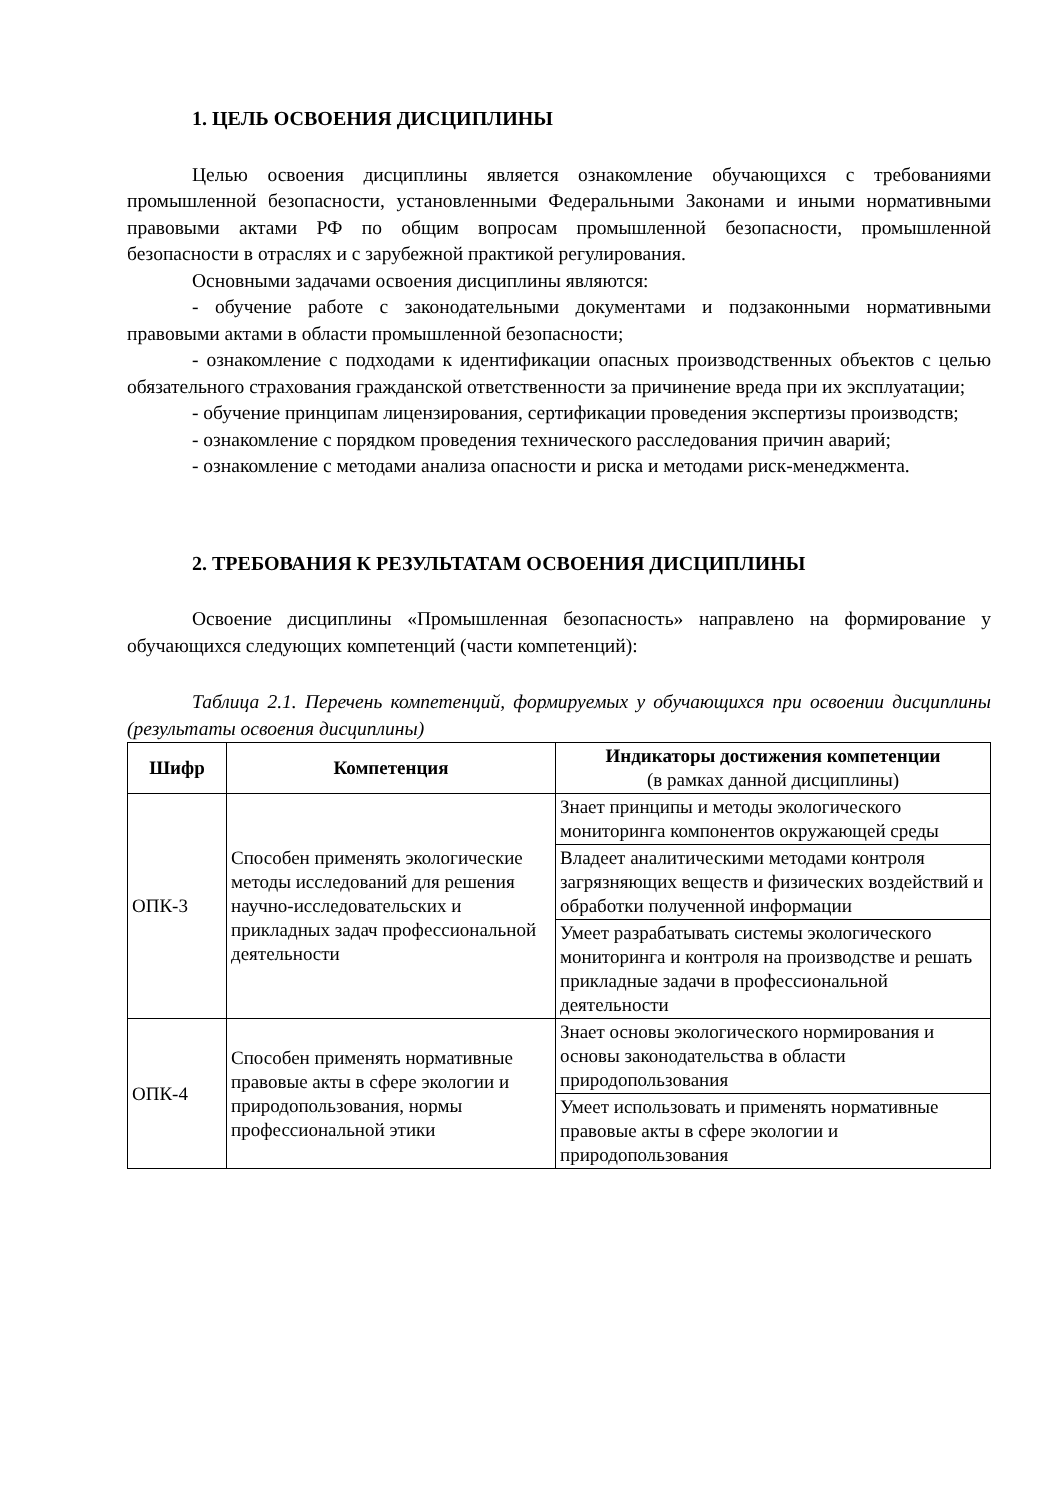1. ЦЕЛЬ ОСВОЕНИЯ ДИСЦИПЛИНЫ
Целью освоения дисциплины является ознакомление обучающихся с требованиями промышленной безопасности, установленными Федеральными Законами и иными нормативными правовыми актами РФ по общим вопросам промышленной безопасности, промышленной безопасности в отраслях и с зарубежной практикой регулирования.
Основными задачами освоения дисциплины являются:
- обучение работе с законодательными документами и подзаконными нормативными правовыми актами в области промышленной безопасности;
- ознакомление с подходами к идентификации опасных производственных объектов с целью обязательного страхования гражданской ответственности за причинение вреда при их эксплуатации;
- обучение принципам лицензирования, сертификации проведения экспертизы производств;
- ознакомление с порядком проведения технического расследования причин аварий;
- ознакомление с методами анализа опасности и риска и методами риск-менеджмента.
2. ТРЕБОВАНИЯ К РЕЗУЛЬТАТАМ ОСВОЕНИЯ ДИСЦИПЛИНЫ
Освоение дисциплины «Промышленная безопасность» направлено на формирование у обучающихся следующих компетенций (части компетенций):
Таблица 2.1. Перечень компетенций, формируемых у обучающихся при освоении дисциплины (результаты освоения дисциплины)
| Шифр | Компетенция | Индикаторы достижения компетенции (в рамках данной дисциплины) |
| --- | --- | --- |
| ОПК-3 | Способен применять экологические методы исследований для решения научно-исследовательских и прикладных задач профессиональной деятельности | Знает принципы и методы экологического мониторинга компонентов окружающей среды |
| | | Владеет аналитическими методами контроля загрязняющих веществ и физических воздействий и обработки полученной информации |
| | | Умеет разрабатывать системы экологического мониторинга и контроля на производстве и решать прикладные задачи в профессиональной деятельности |
| ОПК-4 | Способен применять нормативные правовые акты в сфере экологии и природопользования, нормы профессиональной этики | Знает основы экологического нормирования и основы законодательства в области природопользования |
| | | Умеет использовать и применять нормативные правовые акты в сфере экологии и природопользования |